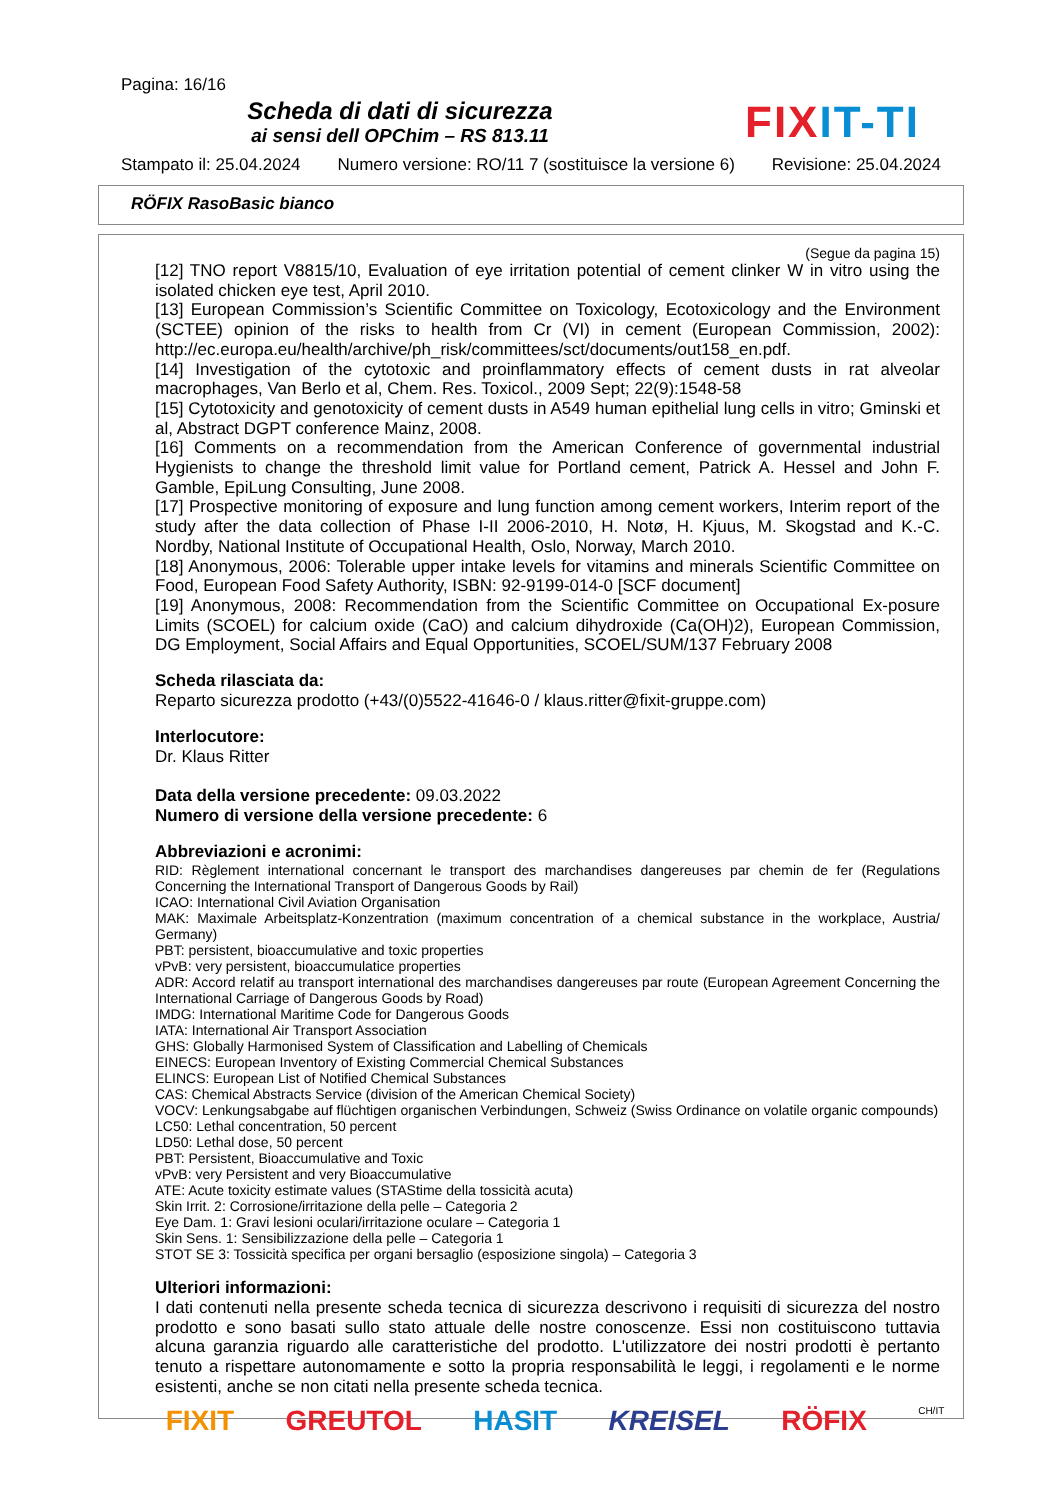Pagina: 16/16
Scheda di dati di sicurezza
ai sensi dell OPChim – RS 813.11
FIXIT-TI
Stampato il: 25.04.2024 Numero versione: RO/11 7 (sostituisce la versione 6) Revisione: 25.04.2024
RÖFIX RasoBasic bianco
(Segue da pagina 15)
[12] TNO report V8815/10, Evaluation of eye irritation potential of cement clinker W in vitro using the isolated chicken eye test, April 2010.
[13] European Commission’s Scientific Committee on Toxicology, Ecotoxicology and the Environment (SCTEE) opinion of the risks to health from Cr (VI) in cement (European Commission, 2002): http://ec.europa.eu/health/archive/ph_risk/committees/sct/documents/out158_en.pdf.
[14] Investigation of the cytotoxic and proinflammatory effects of cement dusts in rat alveolar macrophages, Van Berlo et al, Chem. Res. Toxicol., 2009 Sept; 22(9):1548-58
[15] Cytotoxicity and genotoxicity of cement dusts in A549 human epithelial lung cells in vitro; Gminski et al, Abstract DGPT conference Mainz, 2008.
[16] Comments on a recommendation from the American Conference of governmental industrial Hygienists to change the threshold limit value for Portland cement, Patrick A. Hessel and John F. Gamble, EpiLung Consulting, June 2008.
[17] Prospective monitoring of exposure and lung function among cement workers, Interim report of the study after the data collection of Phase I-II 2006-2010, H. Notø, H. Kjuus, M. Skogstad and K.-C. Nordby, National Institute of Occupational Health, Oslo, Norway, March 2010.
[18] Anonymous, 2006: Tolerable upper intake levels for vitamins and minerals Scientific Committee on Food, European Food Safety Authority, ISBN: 92-9199-014-0 [SCF document]
[19] Anonymous, 2008: Recommendation from the Scientific Committee on Occupational Ex-posure Limits (SCOEL) for calcium oxide (CaO) and calcium dihydroxide (Ca(OH)2), European Commission, DG Employment, Social Affairs and Equal Opportunities, SCOEL/SUM/137 February 2008
Scheda rilasciata da:
Reparto sicurezza prodotto (+43/(0)5522-41646-0 / klaus.ritter@fixit-gruppe.com)
Interlocutore:
Dr. Klaus Ritter
Data della versione precedente: 09.03.2022
Numero di versione della versione precedente: 6
Abbreviazioni e acronimi:
RID: Règlement international concernant le transport des marchandises dangereuses par chemin de fer (Regulations Concerning the International Transport of Dangerous Goods by Rail)
ICAO: International Civil Aviation Organisation
MAK: Maximale Arbeitsplatz-Konzentration (maximum concentration of a chemical substance in the workplace, Austria/ Germany)
PBT: persistent, bioaccumulative and toxic properties
vPvB: very persistent, bioaccumulatice properties
ADR: Accord relatif au transport international des marchandises dangereuses par route (European Agreement Concerning the International Carriage of Dangerous Goods by Road)
IMDG: International Maritime Code for Dangerous Goods
IATA: International Air Transport Association
GHS: Globally Harmonised System of Classification and Labelling of Chemicals
EINECS: European Inventory of Existing Commercial Chemical Substances
ELINCS: European List of Notified Chemical Substances
CAS: Chemical Abstracts Service (division of the American Chemical Society)
VOCV: Lenkungsabgabe auf flüchtigen organischen Verbindungen, Schweiz (Swiss Ordinance on volatile organic compounds)
LC50: Lethal concentration, 50 percent
LD50: Lethal dose, 50 percent
PBT: Persistent, Bioaccumulative and Toxic
vPvB: very Persistent and very Bioaccumulative
ATE: Acute toxicity estimate values (STAStime della tossicità acuta)
Skin Irrit. 2: Corrosione/irritazione della pelle – Categoria 2
Eye Dam. 1: Gravi lesioni oculari/irritazione oculare – Categoria 1
Skin Sens. 1: Sensibilizzazione della pelle – Categoria 1
STOT SE 3: Tossicità specifica per organi bersaglio (esposizione singola) – Categoria 3
Ulteriori informazioni:
I dati contenuti nella presente scheda tecnica di sicurezza descrivono i requisiti di sicurezza del nostro prodotto e sono basati sullo stato attuale delle nostre conoscenze. Essi non costituiscono tuttavia alcuna garanzia riguardo alle caratteristiche del prodotto. L'utilizzatore dei nostri prodotti è pertanto tenuto a rispettare autonomamente e sotto la propria responsabilità le leggi, i regolamenti e le norme esistenti, anche se non citati nella presente scheda tecnica.
FIXIT GREUTOL HASIT KREISEL RÖFIX CH/IT